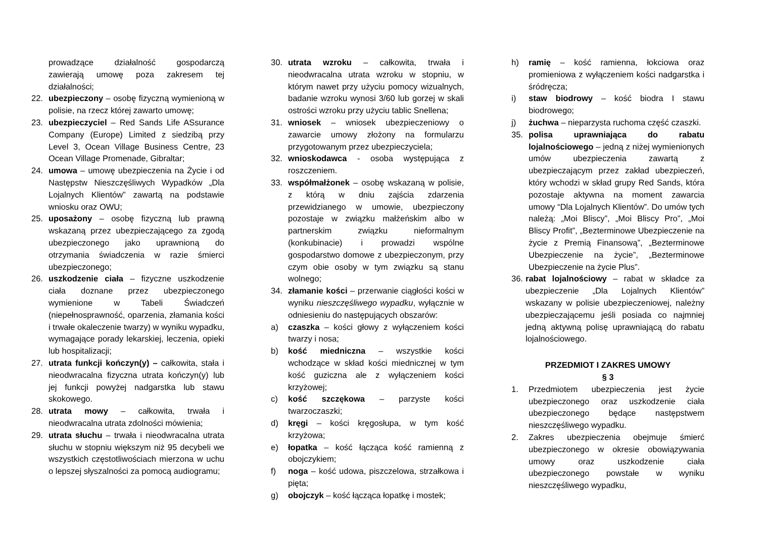prowadzące działalność gospodarczą zawierają umowę poza zakresem tej działalności;
22. ubezpieczony – osobę fizyczną wymienioną w polisie, na rzecz której zawarto umowę;
23. ubezpieczyciel – Red Sands Life ASsurance Company (Europe) Limited z siedzibą przy Level 3, Ocean Village Business Centre, 23 Ocean Village Promenade, Gibraltar;
24. umowa – umowę ubezpieczenia na Życie i od Następstw Nieszczęśliwych Wypadków „Dla Lojalnych Klientów” zawartą na podstawie wniosku oraz OWU;
25. uposażony – osobę fizyczną lub prawną wskazaną przez ubezpieczającego za zgodą ubezpieczonego jako uprawnioną do otrzymania świadczenia w razie śmierci ubezpieczonego;
26. uszkodzenie ciała – fizyczne uszkodzenie ciała doznane przez ubezpieczonego wymienione w Tabeli Świadczeń (niepełnosprawność, oparzenia, złamania kości i trwałe okaleczenie twarzy) w wyniku wypadku, wymagające porady lekarskiej, leczenia, opieki lub hospitalizacji;
27. utrata funkcji kończyn(y) – całkowita, stała i nieodwracalna fizyczna utrata kończyn(y) lub jej funkcji powyżej nadgarstka lub stawu skokowego.
28. utrata mowy – całkowita, trwała i nieodwracalna utrata zdolności mówienia;
29. utrata słuchu – trwała i nieodwracalna utrata słuchu w stopniu większym niż 95 decybeli we wszystkich częstotliwościach mierzona w uchu o lepszej słyszalności za pomocą audiogramu;
30. utrata wzroku – całkowita, trwała i nieodwracalna utrata wzroku w stopniu, w którym nawet przy użyciu pomocy wizualnych, badanie wzroku wynosi 3/60 lub gorzej w skali ostrości wzroku przy użyciu tablic Snellena;
31. wniosek – wniosek ubezpieczeniowy o zawarcie umowy złożony na formularzu przygotowanym przez ubezpieczyciela;
32. wnioskodawca - osoba występująca z roszczeniem.
33. współmałżonek – osobę wskazaną w polisie, z którą w dniu zajścia zdarzenia przewidzianego w umowie, ubezpieczony pozostaje w związku małżeńskim albo w partnerskim związku nieformalnym (konkubinacie) i prowadzi wspólne gospodarstwo domowe z ubezpieczonym, przy czym obie osoby w tym związku są stanu wolnego;
34. złamanie kości – przerwanie ciągłości kości w wyniku nieszczęśliwego wypadku, wyłącznie w odniesieniu do następujących obszarów:
a) czaszka – kości głowy z wyłączeniem kości twarzy i nosa;
b) kość miedniczna – wszystkie kości wchodzące w skład kości miednicznej w tym kość guziczna ale z wyłączeniem kości krzyżowej;
c) kość szczękowa – parzyste kości twarzoczaszki;
d) kręgi – kości kręgosłupa, w tym kość krzyżowa;
e) łopatka – kość łącząca kość ramienną z obojczykiem;
f) noga – kość udowa, piszczelowa, strzałkowa i pięta;
g) obojczyk – kość łącząca łopatkę i mostek;
h) ramię – kość ramienna, łokciowa oraz promieniowa z wyłączeniem kości nadgarstka i śródręcza;
i) staw biodrowy – kość biodra I stawu biodrowego;
j) żuchwa – nieparzysta ruchoma część czaszki.
35. polisa uprawniająca do rabatu lojalnościowego – jedną z niżej wymienionych umów ubezpieczenia zawartą z ubezpieczającym przez zakład ubezpieczeń, który wchodzi w skład grupy Red Sands, która pozostaje aktywna na moment zawarcia umowy “Dla Lojalnych Klientów”. Do umów tych należą: „Moi Bliscy”, „Moi Bliscy Pro”, „Moi Bliscy Profit”, „Bezterminowe Ubezpieczenie na życie z Premią Finansową”, „Bezterminowe Ubezpieczenie na życie”, „Bezterminowe Ubezpieczenie na życie Plus”.
36. rabat lojalnościowy – rabat w składce za ubezpieczenie „Dla Lojalnych Klientów” wskazany w polisie ubezpieczeniowej, należny ubezpieczającemu jeśli posiada co najmniej jedną aktywną polisę uprawniającą do rabatu lojalnościowego.
PRZEDMIOT I ZAKRES UMOWY
§ 3
1. Przedmiotem ubezpieczenia jest życie ubezpieczonego oraz uszkodzenie ciała ubezpieczonego będące następstwem nieszczęśliwego wypadku.
2. Zakres ubezpieczenia obejmuje śmierć ubezpieczonego w okresie obowiązywania umowy oraz uszkodzenie ciała ubezpieczonego powstałe w wyniku nieszczęśliwego wypadku,